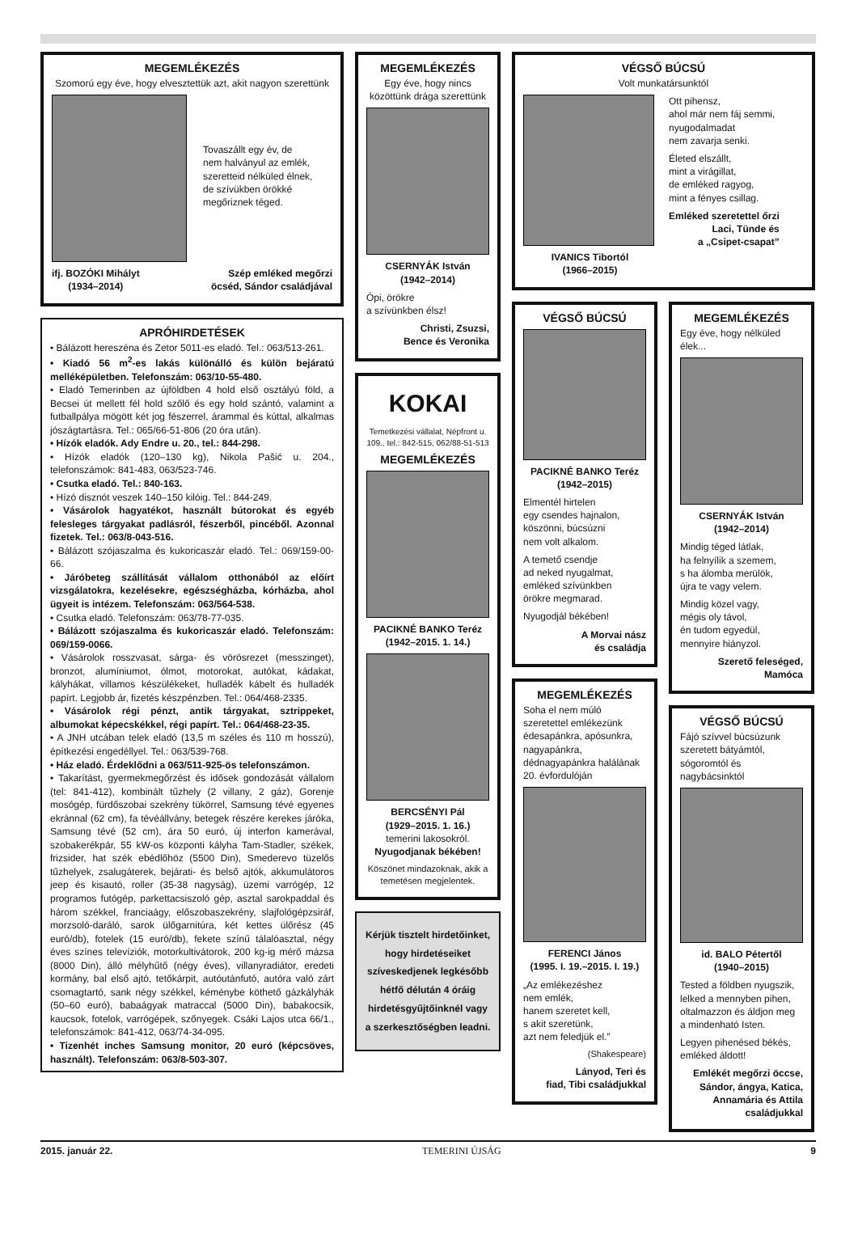MEGEMLÉKEZÉS
Szomorú egy éve, hogy elvesztettük azt, akit nagyon szerettünk
Tovaszállt egy év, de
nem halványul az emlék,
szeretteid nélküled élnek,
de szívükben örökké
megőriznek téged.
ifj. BOZÓKI Mihályt
(1934–2014)
Szép emléked megőrzi
öcséd, Sándor családjával
APRÓHIRDETÉSEK
• Bálázott hereszéna és Zetor 5011-es eladó. Tel.: 063/513-261.
• Kiadó 56 m<sup>2</sup>-es lakás különálló és külön bejáratú melléképületben. Telefonszám: 063/10-55-480.
• Eladó Temerinben az újföldben 4 hold első osztályú föld, a Becsei út mellett fél hold szőlő és egy hold szántó, valamint a futballpálya mögött két jog fészerrel, árammal és kúttal, alkalmas jószágtartásra. Tel.: 065/66-51-806 (20 óra után).
• Hízók eladók. Ady Endre u. 20., tel.: 844-298.
• Hízók eladók (120–130 kg), Nikola Pašić u. 204., telefonszámok: 841-483, 063/523-746.
• Csutka eladó. Tel.: 840-163.
• Hízó disznót veszek 140–150 kilóig. Tel.: 844-249.
• Vásárolok hagyatékot, használt bútorokat és egyéb felesleges tárgyakat padlásról, fészerből, pincéből. Azonnal fizetek. Tel.: 063/8-043-516.
• Bálázott szójaszalma és kukoricaszár eladó. Tel.: 069/159-00-66.
• Járóbeteg szállítását vállalom otthonából az előírt vizsgálatokra, kezelésekre, egészségházba, kórházba, ahol ügyeit is intézem. Telefonszám: 063/564-538.
• Csutka eladó. Telefonszám: 063/78-77-035.
• Bálázott szójaszalma és kukoricaszár eladó. Telefonszám: 069/159-0066.
• Vásárolok rosszvasat, sárga- és vörösrezet (messzinget), bronzot, alumíniumot, ólmot, motorokat, autókat, kádakat, kályhákat, villamos készülékeket, hulladék kábelt és hulladék papírt. Legjobb ár, fizetés készpénzben. Tel.: 064/468-2335.
• Vásárolok régi pénzt, antik tárgyakat, sztrippeket, albumokat képecskékkel, régi papírt. Tel.: 064/468-23-35.
• A JNH utcában telek eladó (13,5 m széles és 110 m hosszú), építkezési engedéllyel. Tel.: 063/539-768.
• Ház eladó. Érdeklődni a 063/511-925-ös telefonszámon.
• Takarítást, gyermekmegőrzést és idősek gondozását vállalom (tel: 841-412), kombinált tűzhely (2 villany, 2 gáz), Gorenje mosógép, fürdőszobai szekrény tükörrel, Samsung tévé egyenes ekránnal (62 cm), fa tévéállvány, betegek részére kerekes járóka, Samsung tévé (52 cm), ára 50 euró, új interfon kamerával, szobakerékpár, 55 kW-os központi kályha Tam-Stadler, székek, frizsider, hat szék ebédlőhöz (5500 Din), Smederevo tüzelős tűzhelyek, zsalugáterek, bejárati- és belső ajtók, akkumulátoros jeep és kisautó, roller (35-38 nagyság), üzemi varrógép, 12 programos futógép, parkettacsiszoló gép, asztal sarokpaddal és három székkel, franciaágy, előszobaszekrény, slajfológépzsiráf, morzsoló-daráló, sarok ülőgarnitúra, két kettes ülőrész (45 euró/db), fotelek (15 euró/db), fekete színű tálalóasztal, négy éves színes televíziók, motorkultivátorok, 200 kg-ig mérő mázsa (8000 Din), álló mélyhűtő (négy éves), villanyradiátor, eredeti kormány, bal első ajtó, tetőkárpit, autóutánfutó, autóra való zárt csomagtartó, sank négy székkel, kéménybe köthető gázkályhák (50–60 euró), babaágyak matraccal (5000 Din), babakocsik, kaucsok, fotelok, varrógépek, szőnyegek. Csáki Lajos utca 66/1., telefonszámok: 841-412, 063/74-34-095.
• Tizenhét inches Samsung monitor, 20 euró (képcsöves, használt). Telefonszám: 063/8-503-307.
MEGEMLÉKEZÉS
Egy éve, hogy nincs közöttünk drága szerettünk
CSERNYÁK István
(1942–2014)
Ópi, örökre
a szívünkben élsz!
Christi, Zsuzsi,
Bence és Veronika
KOKAI
Temetkezési vállalat, Népfront u. 109., tel.: 842-515, 062/88-51-513
MEGEMLÉKEZÉS
PACIKNÉ BANKO Teréz
(1942–2015. 1. 14.)
BERCSÉNYI Pál
(1929–2015. 1. 16.)
temerini lakosokról.
Nyugodjanak békében!
Köszönet mindazoknak, akik a temetésen megjelentek.
Kérjük tisztelt hirdetőinket, hogy hirdetéseiket szíveskedjenek legkésőbb hétfő délután 4 óráig hirdetésgyűjtőinknél vagy a szerkesztőségben leadni.
VÉGSŐ BÚCSÚ
Volt munkatársunktól
IVANICS Tibortól
(1966–2015)
Ott pihensz,
ahol már nem fáj semmi,
nyugodalmadat
nem zavarja senki.
Életed elszállt,
mint a virágillat,
de emléked ragyog,
mint a fényes csillag.
Emléked szeretettel őrzi
Laci, Tünde és
a „Csipet-csapat”
VÉGSŐ BÚCSÚ
PACIKNÉ BANKO Teréz
(1942–2015)
Elmentél hirtelen
egy csendes hajnalon,
köszönni, búcsúzni
nem volt alkalom.
A temető csendje
ad neked nyugalmat,
emléked szívünkben
örökre megmarad.
Nyugodjál békében!
A Morvai nász
és családja
MEGEMLÉKEZÉS
Soha el nem múló szeretettel emlékezünk édesapánkra, apósunkra, nagyapánkra, dédnagyapánkra halálának 20. évfordulóján
FERENCI János
(1995. I. 19.–2015. I. 19.)
„Az emlékezéshez
nem emlék,
hanem szeretet kell,
s akit szeretünk,
azt nem feledjük el.”
(Shakespeare)
Lányod, Teri és
fiad, Tibi családjukkal
MEGEMLÉKEZÉS
Egy éve, hogy nélküled élek...
CSERNYÁK István
(1942–2014)
Mindig téged látlak,
ha felnyílik a szemem,
s ha álomba merülök,
újra te vagy velem.
Mindig közel vagy,
mégis oly távol,
én tudom egyedül,
mennyire hiányzol.
Szerető feleséged,
Mamóca
VÉGSŐ BÚCSÚ
Fájó szívvel búcsúzunk szeretett bátyámtól, sógoromtól és nagybácsinktól
id. BALO Pétertől
(1940–2015)
Tested a földben nyugszik,
lelked a mennyben pihen,
oltalmazzon és áldjon meg
a mindenható Isten.
Legyen pihenésed békés,
emléked áldott!
Emlékét megőrzi öccse, Sándor, ángya, Katica, Annamária és Attila családjukkal
2015. január 22. TEMERINI ÚJSÁG 9